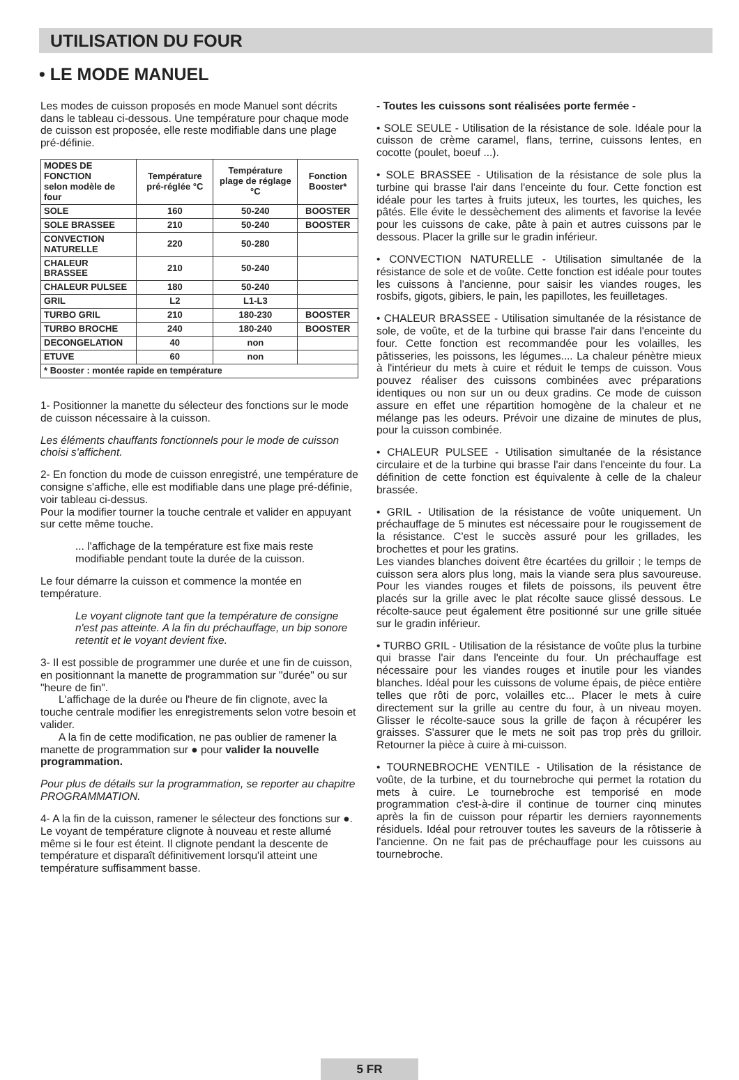UTILISATION DU FOUR
• LE MODE MANUEL
Les modes de cuisson proposés en mode Manuel sont décrits dans le tableau ci-dessous. Une température pour chaque mode de cuisson est proposée, elle reste modifiable dans une plage pré-définie.
| MODES DE FONCTION selon modèle de four | Température pré-réglée °C | Température plage de réglage °C | Fonction Booster* |
| --- | --- | --- | --- |
| SOLE | 160 | 50-240 | BOOSTER |
| SOLE BRASSEE | 210 | 50-240 | BOOSTER |
| CONVECTION NATURELLE | 220 | 50-280 | |
| CHALEUR BRASSEE | 210 | 50-240 | |
| CHALEUR PULSEE | 180 | 50-240 | |
| GRIL | L2 | L1-L3 | |
| TURBO GRIL | 210 | 180-230 | BOOSTER |
| TURBO BROCHE | 240 | 180-240 | BOOSTER |
| DECONGELATION | 40 | non | |
| ETUVE | 60 | non | |
| * Booster : montée rapide en température | | | |
1- Positionner la manette du sélecteur des fonctions sur le mode de cuisson nécessaire à la cuisson.
Les éléments chauffants fonctionnels pour le mode de cuisson choisi s'affichent.
2- En fonction du mode de cuisson enregistré, une température de consigne s'affiche, elle est modifiable dans une plage pré-définie, voir tableau ci-dessus.
Pour la modifier tourner la touche centrale et valider en appuyant sur cette même touche.
... l'affichage de la température est fixe mais reste modifiable pendant toute la durée de la cuisson.
Le four démarre la cuisson et commence la montée en température.
Le voyant clignote tant que la température de consigne n'est pas atteinte. A la fin du préchauffage, un bip sonore retentit et le voyant devient fixe.
3- Il est possible de programmer une durée et une fin de cuisson, en positionnant la manette de programmation sur "durée" ou sur "heure de fin".
L'affichage de la durée ou l'heure de fin clignote, avec la touche centrale modifier les enregistrements selon votre besoin et valider.
A la fin de cette modification, ne pas oublier de ramener la manette de programmation sur ● pour valider la nouvelle programmation.
Pour plus de détails sur la programmation, se reporter au chapitre PROGRAMMATION.
4- A la fin de la cuisson, ramener le sélecteur des fonctions sur ●. Le voyant de température clignote à nouveau et reste allumé même si le four est éteint. Il clignote pendant la descente de température et disparaît définitivement lorsqu'il atteint une température suffisamment basse.
- Toutes les cuissons sont réalisées porte fermée -
• SOLE SEULE - Utilisation de la résistance de sole. Idéale pour la cuisson de crème caramel, flans, terrine, cuissons lentes, en cocotte (poulet, boeuf ...).
• SOLE BRASSEE - Utilisation de la résistance de sole plus la turbine qui brasse l'air dans l'enceinte du four. Cette fonction est idéale pour les tartes à fruits juteux, les tourtes, les quiches, les pâtés. Elle évite le dessèchement des aliments et favorise la levée pour les cuissons de cake, pâte à pain et autres cuissons par le dessous. Placer la grille sur le gradin inférieur.
• CONVECTION NATURELLE - Utilisation simultanée de la résistance de sole et de voûte. Cette fonction est idéale pour toutes les cuissons à l'ancienne, pour saisir les viandes rouges, les rosbifs, gigots, gibiers, le pain, les papillotes, les feuilletages.
• CHALEUR BRASSEE - Utilisation simultanée de la résistance de sole, de voûte, et de la turbine qui brasse l'air dans l'enceinte du four. Cette fonction est recommandée pour les volailles, les pâtisseries, les poissons, les légumes.... La chaleur pénètre mieux à l'intérieur du mets à cuire et réduit le temps de cuisson. Vous pouvez réaliser des cuissons combinées avec préparations identiques ou non sur un ou deux gradins. Ce mode de cuisson assure en effet une répartition homogène de la chaleur et ne mélange pas les odeurs. Prévoir une dizaine de minutes de plus, pour la cuisson combinée.
• CHALEUR PULSEE - Utilisation simultanée de la résistance circulaire et de la turbine qui brasse l'air dans l'enceinte du four. La définition de cette fonction est équivalente à celle de la chaleur brassée.
• GRIL - Utilisation de la résistance de voûte uniquement. Un préchauffage de 5 minutes est nécessaire pour le rougissement de la résistance. C'est le succès assuré pour les grillades, les brochettes et pour les gratins.
Les viandes blanches doivent être écartées du grilloir ; le temps de cuisson sera alors plus long, mais la viande sera plus savoureuse. Pour les viandes rouges et filets de poissons, ils peuvent être placés sur la grille avec le plat récolte sauce glissé dessous. Le récolte-sauce peut également être positionné sur une grille située sur le gradin inférieur.
• TURBO GRIL - Utilisation de la résistance de voûte plus la turbine qui brasse l'air dans l'enceinte du four. Un préchauffage est nécessaire pour les viandes rouges et inutile pour les viandes blanches. Idéal pour les cuissons de volume épais, de pièce entière telles que rôti de porc, volailles etc... Placer le mets à cuire directement sur la grille au centre du four, à un niveau moyen. Glisser le récolte-sauce sous la grille de façon à récupérer les graisses. S'assurer que le mets ne soit pas trop près du grilloir. Retourner la pièce à cuire à mi-cuisson.
• TOURNEBROCHE VENTILE - Utilisation de la résistance de voûte, de la turbine, et du tournebroche qui permet la rotation du mets à cuire. Le tournebroche est temporisé en mode programmation c'est-à-dire il continue de tourner cinq minutes après la fin de cuisson pour répartir les derniers rayonnements résiduels. Idéal pour retrouver toutes les saveurs de la rôtisserie à l'ancienne. On ne fait pas de préchauffage pour les cuissons au tournebroche.
5 FR